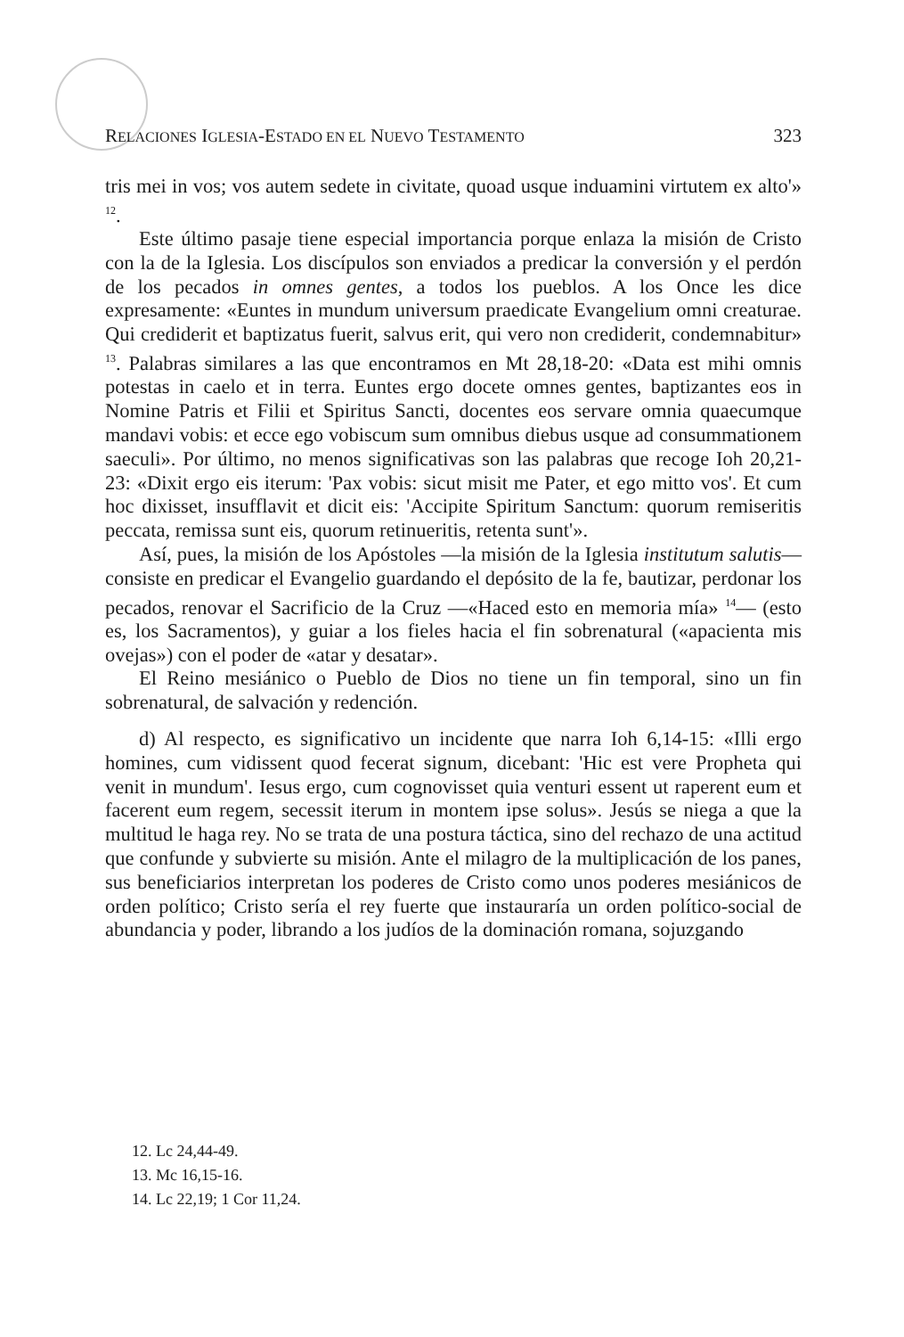RELACIONES IGLESIA-ESTADO EN EL NUEVO TESTAMENTO 323
tris mei in vos; vos autem sedete in civitate, quoad usque induamini virtutem ex alto'» <sup>12</sup>.
Este último pasaje tiene especial importancia porque enlaza la misión de Cristo con la de la Iglesia. Los discípulos son enviados a predicar la conversión y el perdón de los pecados in omnes gentes, a todos los pueblos. A los Once les dice expresamente: «Euntes in mundum universum praedicate Evangelium omni creaturae. Qui crediderit et baptizatus fuerit, salvus erit, qui vero non crediderit, condemnabitur» <sup>13</sup>. Palabras similares a las que encontramos en Mt 28,18-20: «Data est mihi omnis potestas in caelo et in terra. Euntes ergo docete omnes gentes, baptizantes eos in Nomine Patris et Filii et Spiritus Sancti, docentes eos servare omnia quaecumque mandavi vobis: et ecce ego vobiscum sum omnibus diebus usque ad consummationem saeculi». Por último, no menos significativas son las palabras que recoge Ioh 20,21-23: «Dixit ergo eis iterum: 'Pax vobis: sicut misit me Pater, et ego mitto vos'. Et cum hoc dixisset, insufflavit et dicit eis: 'Accipite Spiritum Sanctum: quorum remiseritis peccata, remissa sunt eis, quorum retinueritis, retenta sunt'».
Así, pues, la misión de los Apóstoles —la misión de la Iglesia institutum salutis— consiste en predicar el Evangelio guardando el depósito de la fe, bautizar, perdonar los pecados, renovar el Sacrificio de la Cruz —«Haced esto en memoria mía» <sup>14</sup>— (esto es, los Sacramentos), y guiar a los fieles hacia el fin sobrenatural («apacienta mis ovejas») con el poder de «atar y desatar».
El Reino mesiánico o Pueblo de Dios no tiene un fin temporal, sino un fin sobrenatural, de salvación y redención.
d) Al respecto, es significativo un incidente que narra Ioh 6,14-15: «Illi ergo homines, cum vidissent quod fecerat signum, dicebant: 'Hic est vere Propheta qui venit in mundum'. Iesus ergo, cum cognovisset quia venturi essent ut raperent eum et facerent eum regem, secessit iterum in montem ipse solus». Jesús se niega a que la multitud le haga rey. No se trata de una postura táctica, sino del rechazo de una actitud que confunde y subvierte su misión. Ante el milagro de la multiplicación de los panes, sus beneficiarios interpretan los poderes de Cristo como unos poderes mesiánicos de orden político; Cristo sería el rey fuerte que instauraría un orden político-social de abundancia y poder, librando a los judíos de la dominación romana, sojuzgando
12. Lc 24,44-49.
13. Mc 16,15-16.
14. Lc 22,19; 1 Cor 11,24.